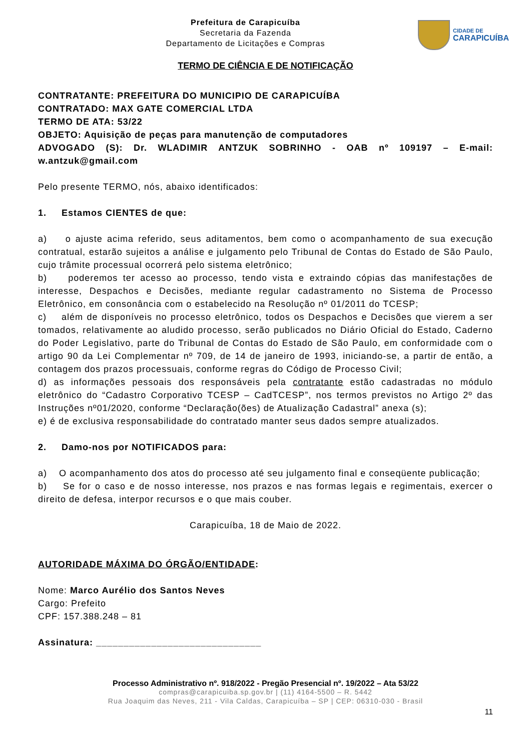Prefeitura de Carapicuíba
Secretaria da Fazenda
Departamento de Licitações e Compras
CIDADE DE
CARAPICUÍBA
TERMO DE CIÊNCIA E DE NOTIFICAÇÃO
CONTRATANTE: PREFEITURA DO MUNICIPIO DE CARAPICUÍBA
CONTRATADO: MAX GATE COMERCIAL LTDA
TERMO DE ATA: 53/22
OBJETO: Aquisição de peças para manutenção de computadores
ADVOGADO (S): Dr. WLADIMIR ANTZUK SOBRINHO - OAB nº 109197 – E-mail: w.antzuk@gmail.com
Pelo presente TERMO, nós, abaixo identificados:
1. Estamos CIENTES de que:
a) o ajuste acima referido, seus aditamentos, bem como o acompanhamento de sua execução contratual, estarão sujeitos a análise e julgamento pelo Tribunal de Contas do Estado de São Paulo, cujo trâmite processual ocorrerá pelo sistema eletrônico;
b) poderemos ter acesso ao processo, tendo vista e extraindo cópias das manifestações de interesse, Despachos e Decisões, mediante regular cadastramento no Sistema de Processo Eletrônico, em consonância com o estabelecido na Resolução nº 01/2011 do TCESP;
c) além de disponíveis no processo eletrônico, todos os Despachos e Decisões que vierem a ser tomados, relativamente ao aludido processo, serão publicados no Diário Oficial do Estado, Caderno do Poder Legislativo, parte do Tribunal de Contas do Estado de São Paulo, em conformidade com o artigo 90 da Lei Complementar nº 709, de 14 de janeiro de 1993, iniciando-se, a partir de então, a contagem dos prazos processuais, conforme regras do Código de Processo Civil;
d) as informações pessoais dos responsáveis pela contratante estão cadastradas no módulo eletrônico do “Cadastro Corporativo TCESP – CadTCESP”, nos termos previstos no Artigo 2º das Instruções nº01/2020, conforme “Declaração(ões) de Atualização Cadastral” anexa (s);
e) é de exclusiva responsabilidade do contratado manter seus dados sempre atualizados.
2. Damo-nos por NOTIFICADOS para:
a) O acompanhamento dos atos do processo até seu julgamento final e conseqüente publicação;
b) Se for o caso e de nosso interesse, nos prazos e nas formas legais e regimentais, exercer o direito de defesa, interpor recursos e o que mais couber.
Carapicuíba, 18 de Maio de 2022.
AUTORIDADE MÁXIMA DO ÓRGÃO/ENTIDADE:
Nome: Marco Aurélio dos Santos Neves
Cargo: Prefeito
CPF: 157.388.248 – 81
Assinatura: ______________________________
Processo Administrativo nº. 918/2022 - Pregão Presencial nº. 19/2022 – Ata 53/22
compras@carapicuiba.sp.gov.br | (11) 4164-5500 – R. 5442
Rua Joaquim das Neves, 211 - Vila Caldas, Carapicuíba – SP | CEP: 06310-030 - Brasil
11